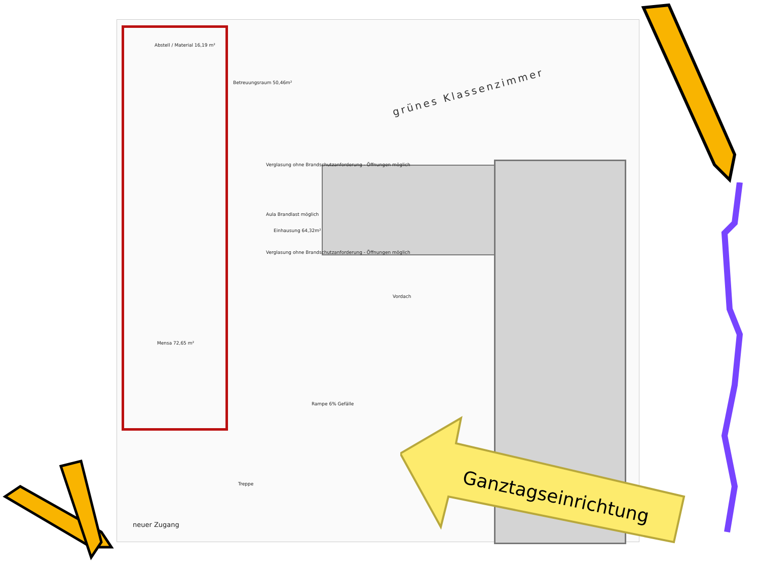grünes Klassenzimmer
Abstell / Material 16,19 m²
Betreuungsraum 50,46m²
Verglasung ohne Brandschutzanforderung - Öffnungen möglich
Aula Brandlast möglich
Einhausung 64,32m²
Verglasung ohne Brandschutzanforderung - Öffnungen möglich
Vordach
Mensa 72,65 m²
Rampe 6% Gefälle
Treppe
neuer Zugang
Ganztagseinrichtung